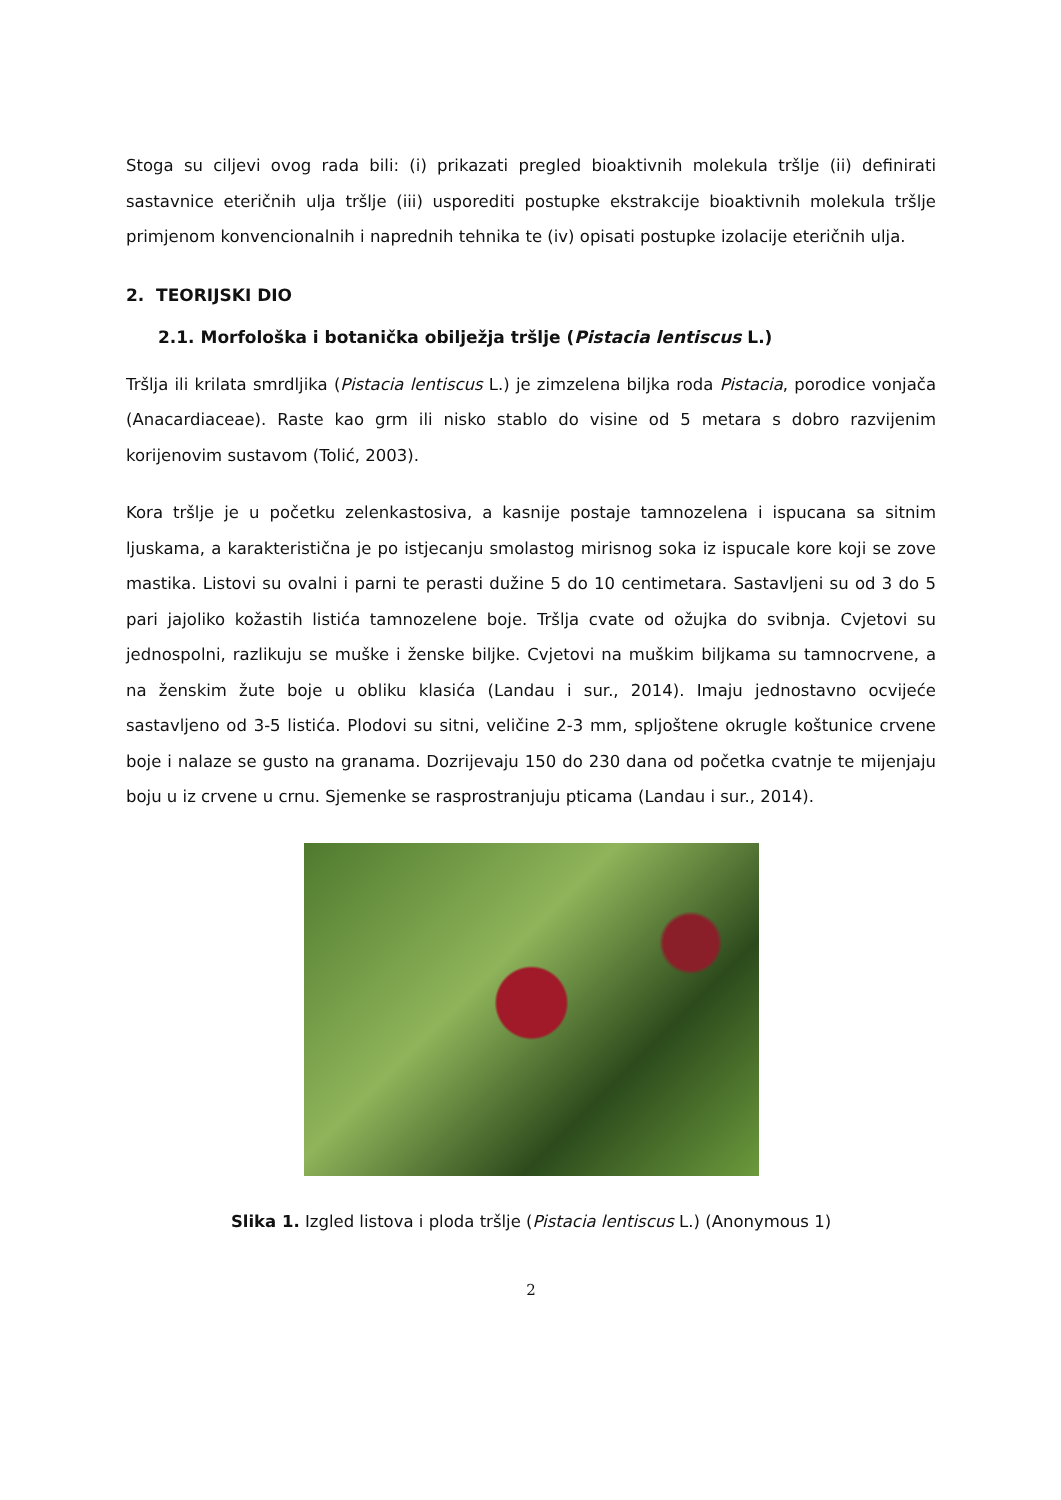Stoga su ciljevi ovog rada bili: (i) prikazati pregled bioaktivnih molekula tršlje (ii) definirati sastavnice eteričnih ulja tršlje (iii) usporediti postupke ekstrakcije bioaktivnih molekula tršlje primjenom konvencionalnih i naprednih tehnika te (iv) opisati postupke izolacije eteričnih ulja.
2. TEORIJSKI DIO
2.1. Morfološka i botanička obilježja tršlje (Pistacia lentiscus L.)
Tršlja ili krilata smrdljika (Pistacia lentiscus L.) je zimzelena biljka roda Pistacia, porodice vonjača (Anacardiaceae). Raste kao grm ili nisko stablo do visine od 5 metara s dobro razvijenim korijenovim sustavom (Tolić, 2003).
Kora tršlje je u početku zelenkastosiva, a kasnije postaje tamnozelena i ispucana sa sitnim ljuskama, a karakteristična je po istjecanju smolastog mirisnog soka iz ispucale kore koji se zove mastika. Listovi su ovalni i parni te perasti dužine 5 do 10 centimetara. Sastavljeni su od 3 do 5 pari jajoliko kožastih listića tamnozelene boje. Tršlja cvate od ožujka do svibnja. Cvjetovi su jednospolni, razlikuju se muške i ženske biljke. Cvjetovi na muškim biljkama su tamnocrvene, a na ženskim žute boje u obliku klasića (Landau i sur., 2014). Imaju jednostavno ocvijeće sastavljeno od 3-5 listića. Plodovi su sitni, veličine 2-3 mm, spljoštene okrugle koštunice crvene boje i nalaze se gusto na granama. Dozrijevaju 150 do 230 dana od početka cvatnje te mijenjaju boju u iz crvene u crnu. Sjemenke se rasprostranjuju pticama (Landau i sur., 2014).
Slika 1. Izgled listova i ploda tršlje (Pistacia lentiscus L.) (Anonymous 1)
2